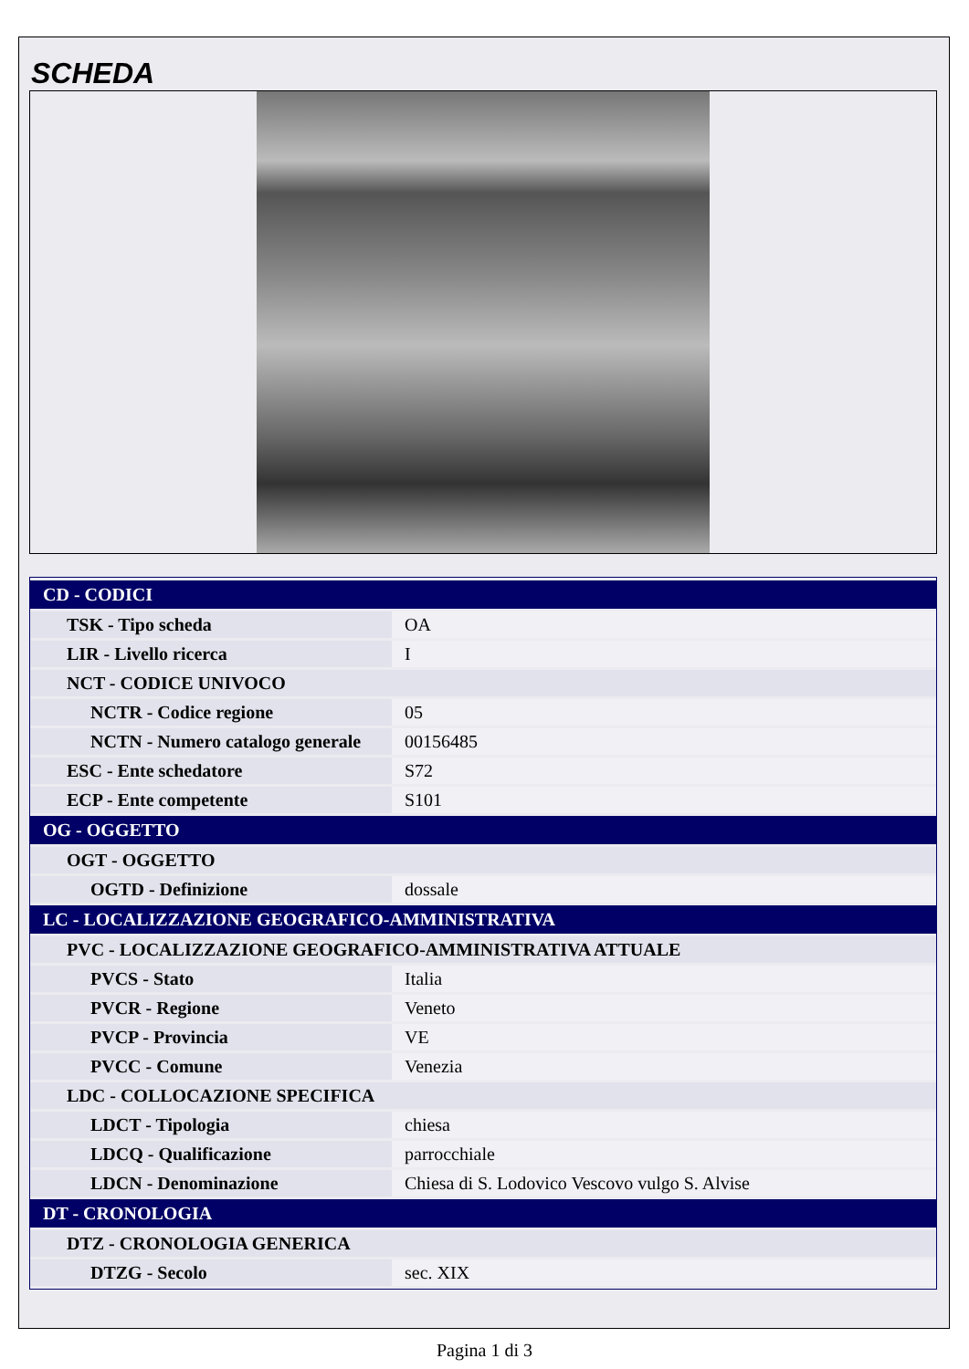SCHEDA
| CD - CODICI | |
| TSK - Tipo scheda | OA |
| LIR - Livello ricerca | I |
| NCT - CODICE UNIVOCO | |
| NCTR - Codice regione | 05 |
| NCTN - Numero catalogo generale | 00156485 |
| ESC - Ente schedatore | S72 |
| ECP - Ente competente | S101 |
| OG - OGGETTO | |
| OGT - OGGETTO | |
| OGTD - Definizione | dossale |
| LC - LOCALIZZAZIONE GEOGRAFICO-AMMINISTRATIVA | |
| PVC - LOCALIZZAZIONE GEOGRAFICO-AMMINISTRATIVA ATTUALE | |
| PVCS - Stato | Italia |
| PVCR - Regione | Veneto |
| PVCP - Provincia | VE |
| PVCC - Comune | Venezia |
| LDC - COLLOCAZIONE SPECIFICA | |
| LDCT - Tipologia | chiesa |
| LDCQ - Qualificazione | parrocchiale |
| LDCN - Denominazione | Chiesa di S. Lodovico Vescovo vulgo S. Alvise |
| DT - CRONOLOGIA | |
| DTZ - CRONOLOGIA GENERICA | |
| DTZG - Secolo | sec. XIX |
Pagina 1 di 3